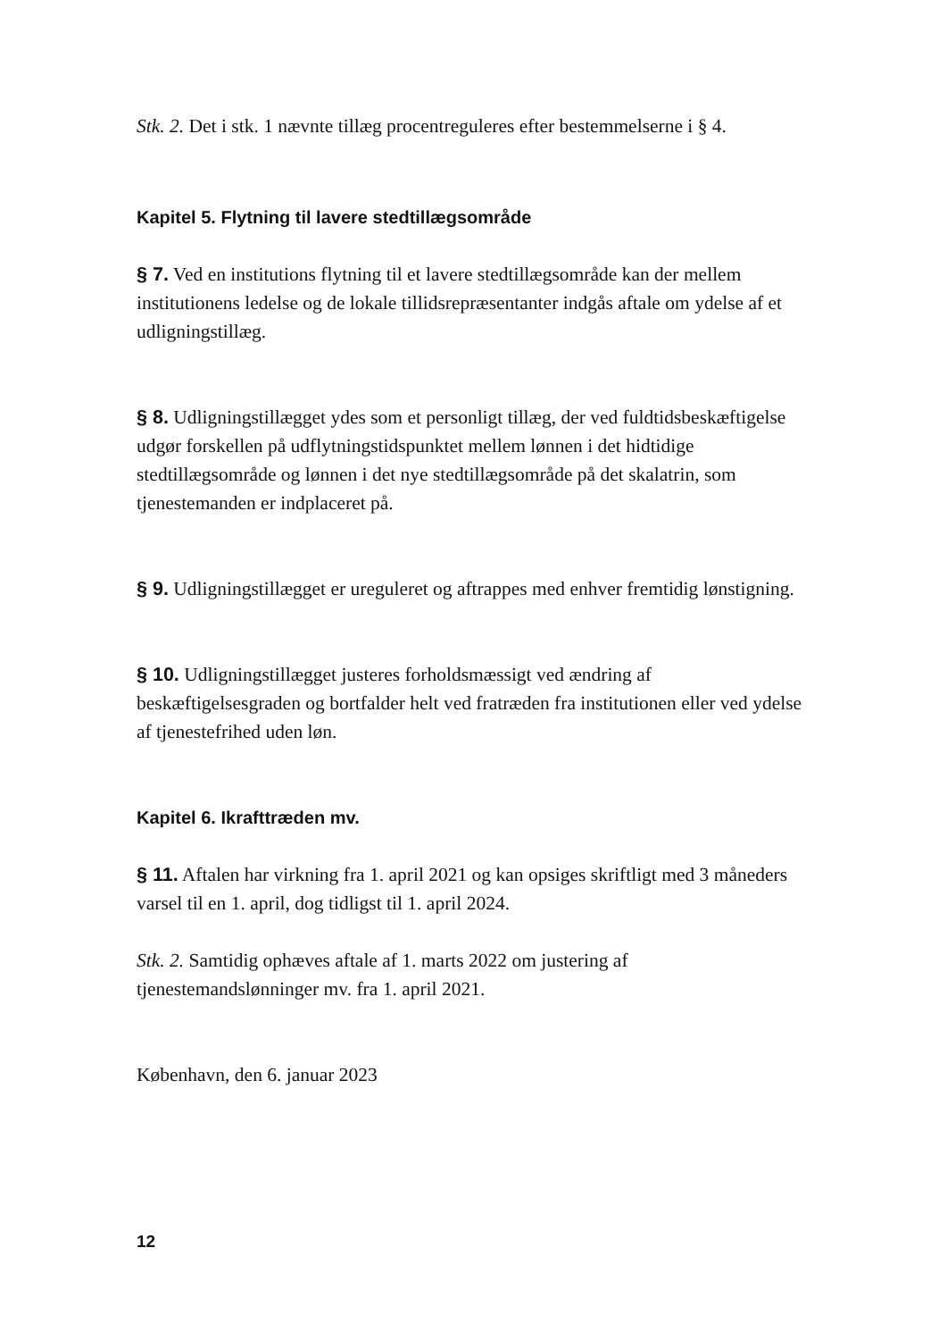Stk. 2. Det i stk. 1 nævnte tillæg procentreguleres efter bestemmelserne i § 4.
Kapitel 5. Flytning til lavere stedtillægsområde
§ 7. Ved en institutions flytning til et lavere stedtillægsområde kan der mellem institutionens ledelse og de lokale tillidsrepræsentanter indgås aftale om ydelse af et udligningstillæg.
§ 8. Udligningstillægget ydes som et personligt tillæg, der ved fuldtidsbeskæftigelse udgør forskellen på udflytningstidspunktet mellem lønnen i det hidtidige stedtillægsområde og lønnen i det nye stedtillægsområde på det skalatrin, som tjenestemanden er indplaceret på.
§ 9. Udligningstillægget er ureguleret og aftrappes med enhver fremtidig lønstigning.
§ 10. Udligningstillægget justeres forholdsmæssigt ved ændring af beskæftigelsesgraden og bortfalder helt ved fratræden fra institutionen eller ved ydelse af tjenestefrihed uden løn.
Kapitel 6. Ikrafttræden mv.
§ 11. Aftalen har virkning fra 1. april 2021 og kan opsiges skriftligt med 3 måneders varsel til en 1. april, dog tidligst til 1. april 2024.
Stk. 2. Samtidig ophæves aftale af 1. marts 2022 om justering af tjenestemandslønninger mv. fra 1. april 2021.
København, den 6. januar 2023
12